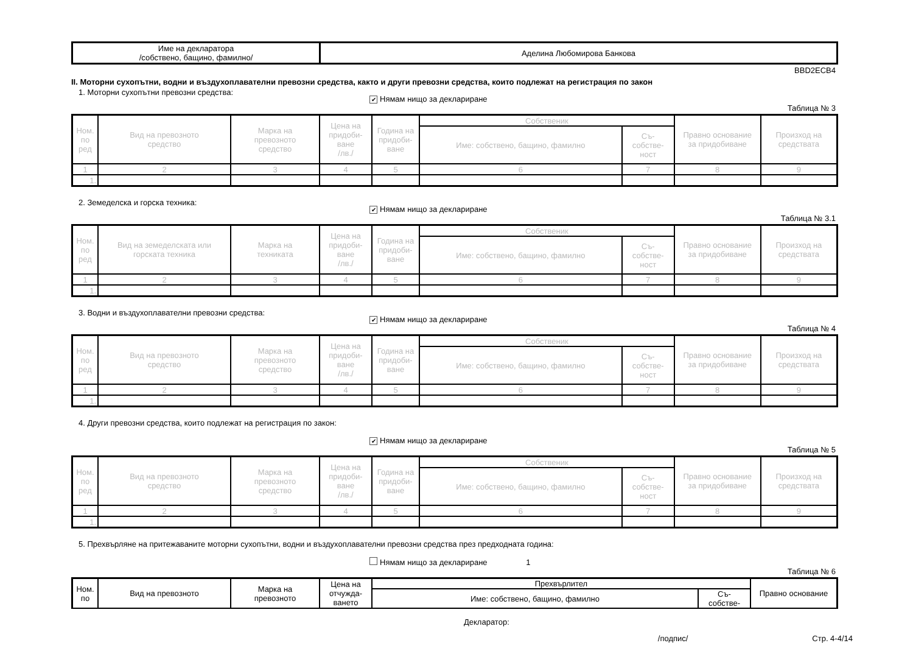| Име на декларатора /собствено, бащино, фамилно/ | Аделина Любомирова Банкова |
BBD2ECB4
II. Моторни сухопътни, водни и въздухоплавателни превозни средства, както и други превозни средства, които подлежат на регистрация по закон
1. Моторни сухопътни превозни средства:
✔ Нямам нищо за деклариране
Таблица № 3
| Ном. по ред | Вид на превозното средство | Марка на превозното средство | Цена на придоби- ване /лв./ | Година на придоби- ване | Собственик | | Правно основание за придобиване | Произход на средствата |
| --- | --- | --- | --- | --- | --- | --- | --- | --- |
| | | | | | Име: собствено, бащино, фамилно | Съ- собстве- ност | | |
| 1 | 2 | 3 | 4 | 5 | 6 | 7 | 8 | 9 |
| 1. | | | | | | | | |
2. Земеделска и горска техника:
✔ Нямам нищо за деклариране
Таблица № 3.1
| Ном. по ред | Вид на земеделската или горската техника | Марка на техниката | Цена на придоби- ване /лв./ | Година на придоби- ване | Собственик | | Правно основание за придобиване | Произход на средствата |
| --- | --- | --- | --- | --- | --- | --- | --- | --- |
| | | | | | Име: собствено, бащино, фамилно | Съ- собстве- ност | | |
| 1 | 2 | 3 | 4 | 5 | 6 | 7 | 8 | 9 |
| 1. | | | | | | | | |
3. Водни и въздухоплавателни превозни средства:
✔ Нямам нищо за деклариране
Таблица № 4
| Ном. по ред | Вид на превозното средство | Марка на превозното средство | Цена на придоби- ване /лв./ | Година на придоби- ване | Собственик | | Правно основание за придобиване | Произход на средствата |
| --- | --- | --- | --- | --- | --- | --- | --- | --- |
| | | | | | Име: собствено, бащино, фамилно | Съ- собстве- ност | | |
| 1 | 2 | 3 | 4 | 5 | 6 | 7 | 8 | 9 |
| 1. | | | | | | | | |
4. Други превозни средства, които подлежат на регистрация по закон:
✔ Нямам нищо за деклариране
Таблица № 5
| Ном. по ред | Вид на превозното средство | Марка на превозното средство | Цена на придоби- ване /лв./ | Година на придоби- ване | Собственик | | Правно основание за придобиване | Произход на средствата |
| --- | --- | --- | --- | --- | --- | --- | --- | --- |
| | | | | | Име: собствено, бащино, фамилно | Съ- собстве- ност | | |
| 1 | 2 | 3 | 4 | 5 | 6 | 7 | 8 | 9 |
| 1. | | | | | | | | |
5. Прехвърляне на притежаваните моторни сухопътни, водни и въздухоплавателни превозни средства през предходната година:
Нямам нищо за деклариране 1
Таблица № 6
| Ном. по | Вид на превозното | Марка на превозното | Цена на отчужда- ването | Прехвърлител | | Правно основание |
| | | | | Име: собствено, бащино, фамилно | Съ- собстве- | |
Декларатор:
/подпис/ Стр. 4-4/14